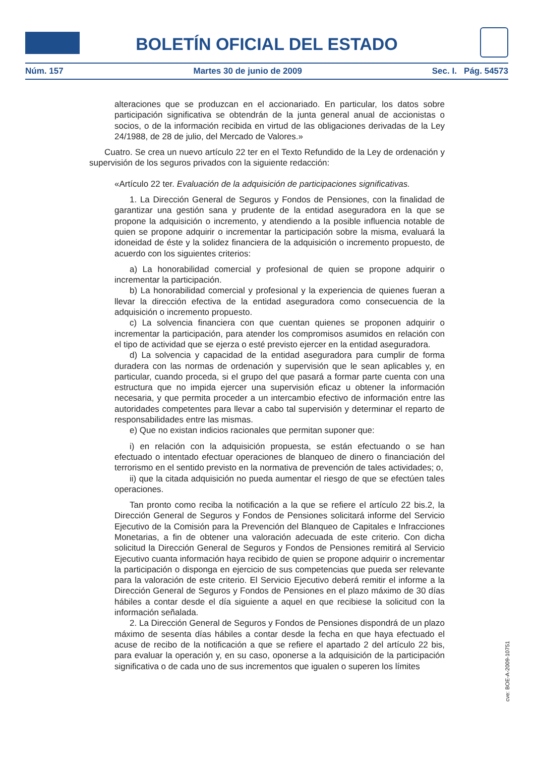BOLETÍN OFICIAL DEL ESTADO
Núm. 157 Martes 30 de junio de 2009 Sec. I. Pág. 54573
alteraciones que se produzcan en el accionariado. En particular, los datos sobre participación significativa se obtendrán de la junta general anual de accionistas o socios, o de la información recibida en virtud de las obligaciones derivadas de la Ley 24/1988, de 28 de julio, del Mercado de Valores.»
Cuatro. Se crea un nuevo artículo 22 ter en el Texto Refundido de la Ley de ordenación y supervisión de los seguros privados con la siguiente redacción:
«Artículo 22 ter. Evaluación de la adquisición de participaciones significativas.
1. La Dirección General de Seguros y Fondos de Pensiones, con la finalidad de garantizar una gestión sana y prudente de la entidad aseguradora en la que se propone la adquisición o incremento, y atendiendo a la posible influencia notable de quien se propone adquirir o incrementar la participación sobre la misma, evaluará la idoneidad de éste y la solidez financiera de la adquisición o incremento propuesto, de acuerdo con los siguientes criterios:
a) La honorabilidad comercial y profesional de quien se propone adquirir o incrementar la participación.
b) La honorabilidad comercial y profesional y la experiencia de quienes fueran a llevar la dirección efectiva de la entidad aseguradora como consecuencia de la adquisición o incremento propuesto.
c) La solvencia financiera con que cuentan quienes se proponen adquirir o incrementar la participación, para atender los compromisos asumidos en relación con el tipo de actividad que se ejerza o esté previsto ejercer en la entidad aseguradora.
d) La solvencia y capacidad de la entidad aseguradora para cumplir de forma duradera con las normas de ordenación y supervisión que le sean aplicables y, en particular, cuando proceda, si el grupo del que pasará a formar parte cuenta con una estructura que no impida ejercer una supervisión eficaz u obtener la información necesaria, y que permita proceder a un intercambio efectivo de información entre las autoridades competentes para llevar a cabo tal supervisión y determinar el reparto de responsabilidades entre las mismas.
e) Que no existan indicios racionales que permitan suponer que:
i) en relación con la adquisición propuesta, se están efectuando o se han efectuado o intentado efectuar operaciones de blanqueo de dinero o financiación del terrorismo en el sentido previsto en la normativa de prevención de tales actividades; o,
ii) que la citada adquisición no pueda aumentar el riesgo de que se efectúen tales operaciones.
Tan pronto como reciba la notificación a la que se refiere el artículo 22 bis.2, la Dirección General de Seguros y Fondos de Pensiones solicitará informe del Servicio Ejecutivo de la Comisión para la Prevención del Blanqueo de Capitales e Infracciones Monetarias, a fin de obtener una valoración adecuada de este criterio. Con dicha solicitud la Dirección General de Seguros y Fondos de Pensiones remitirá al Servicio Ejecutivo cuanta información haya recibido de quien se propone adquirir o incrementar la participación o disponga en ejercicio de sus competencias que pueda ser relevante para la valoración de este criterio. El Servicio Ejecutivo deberá remitir el informe a la Dirección General de Seguros y Fondos de Pensiones en el plazo máximo de 30 días hábiles a contar desde el día siguiente a aquel en que recibiese la solicitud con la información señalada.
2. La Dirección General de Seguros y Fondos de Pensiones dispondrá de un plazo máximo de sesenta días hábiles a contar desde la fecha en que haya efectuado el acuse de recibo de la notificación a que se refiere el apartado 2 del artículo 22 bis, para evaluar la operación y, en su caso, oponerse a la adquisición de la participación significativa o de cada uno de sus incrementos que igualen o superen los límites
cve: BOE-A-2009-10751